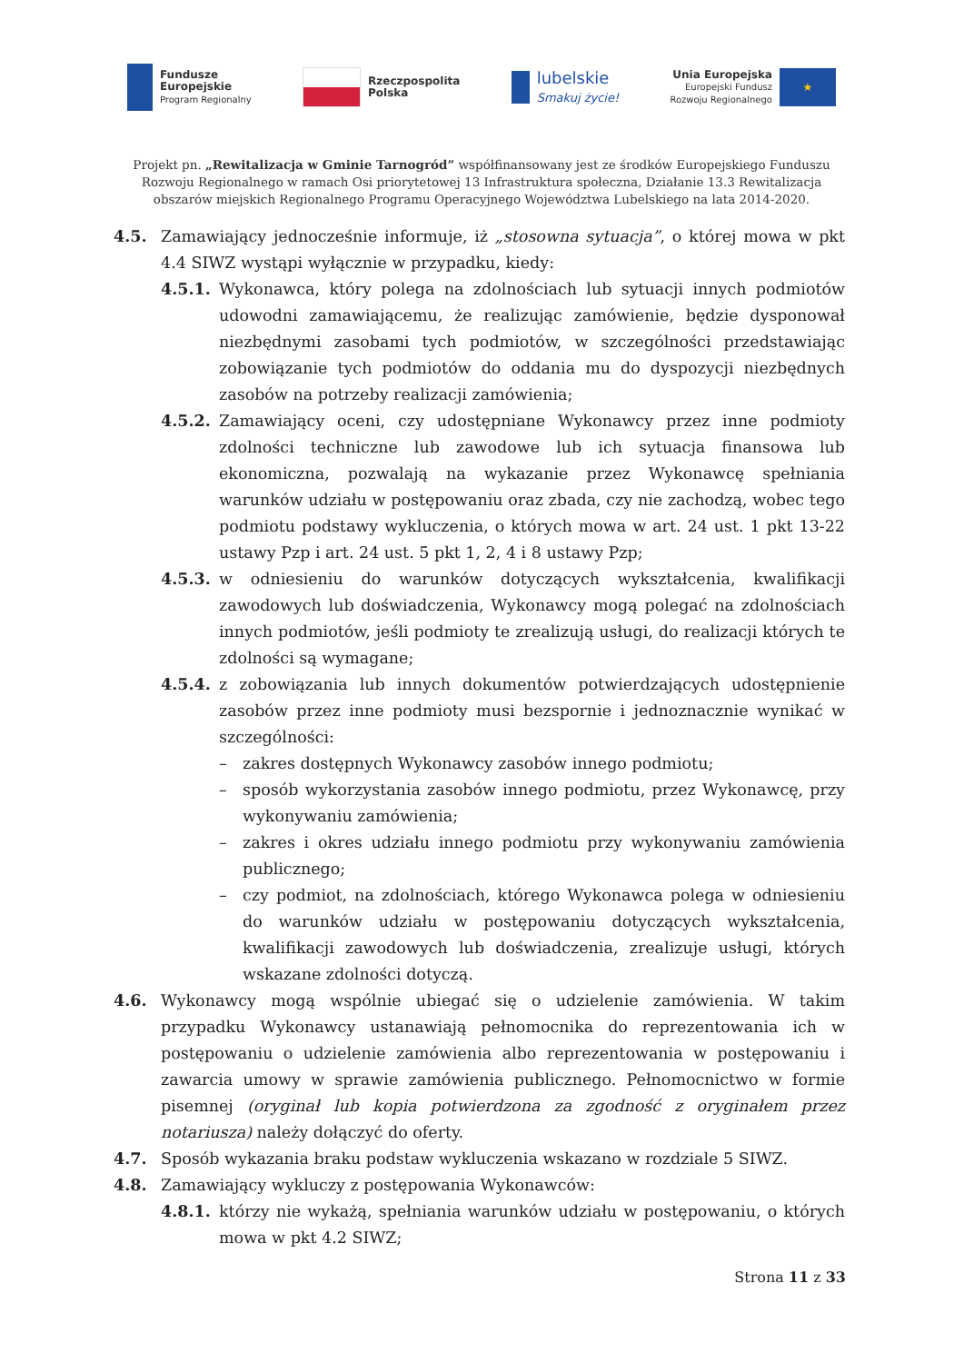Fundusze
Europejskie
Program Regionalny
Rzeczpospolita
Polska
lubelskie
Smakuj życie!
Unia Europejska
Europejski Fundusz
Rozwoju Regionalnego
★
Projekt pn. „Rewitalizacja w Gminie Tarnogród” współfinansowany jest ze środków Europejskiego Funduszu Rozwoju Regionalnego w ramach Osi priorytetowej 13 Infrastruktura społeczna, Działanie 13.3 Rewitalizacja obszarów miejskich Regionalnego Programu Operacyjnego Województwa Lubelskiego na lata 2014-2020.
4.5. Zamawiający jednocześnie informuje, iż „stosowna sytuacja”, o której mowa w pkt 4.4 SIWZ wystąpi wyłącznie w przypadku, kiedy:
4.5.1. Wykonawca, który polega na zdolnościach lub sytuacji innych podmiotów udowodni zamawiającemu, że realizując zamówienie, będzie dysponował niezbędnymi zasobami tych podmiotów, w szczególności przedstawiając zobowiązanie tych podmiotów do oddania mu do dyspozycji niezbędnych zasobów na potrzeby realizacji zamówienia;
4.5.2. Zamawiający oceni, czy udostępniane Wykonawcy przez inne podmioty zdolności techniczne lub zawodowe lub ich sytuacja finansowa lub ekonomiczna, pozwalają na wykazanie przez Wykonawcę spełniania warunków udziału w postępowaniu oraz zbada, czy nie zachodzą, wobec tego podmiotu podstawy wykluczenia, o których mowa w art. 24 ust. 1 pkt 13-22 ustawy Pzp i art. 24 ust. 5 pkt 1, 2, 4 i 8 ustawy Pzp;
4.5.3. w odniesieniu do warunków dotyczących wykształcenia, kwalifikacji zawodowych lub doświadczenia, Wykonawcy mogą polegać na zdolnościach innych podmiotów, jeśli podmioty te zrealizują usługi, do realizacji których te zdolności są wymagane;
4.5.4. z zobowiązania lub innych dokumentów potwierdzających udostępnienie zasobów przez inne podmioty musi bezspornie i jednoznacznie wynikać w szczególności:
– zakres dostępnych Wykonawcy zasobów innego podmiotu;
– sposób wykorzystania zasobów innego podmiotu, przez Wykonawcę, przy wykonywaniu zamówienia;
– zakres i okres udziału innego podmiotu przy wykonywaniu zamówienia publicznego;
– czy podmiot, na zdolnościach, którego Wykonawca polega w odniesieniu do warunków udziału w postępowaniu dotyczących wykształcenia, kwalifikacji zawodowych lub doświadczenia, zrealizuje usługi, których wskazane zdolności dotyczą.
4.6. Wykonawcy mogą wspólnie ubiegać się o udzielenie zamówienia. W takim przypadku Wykonawcy ustanawiają pełnomocnika do reprezentowania ich w postępowaniu o udzielenie zamówienia albo reprezentowania w postępowaniu i zawarcia umowy w sprawie zamówienia publicznego. Pełnomocnictwo w formie pisemnej (oryginał lub kopia potwierdzona za zgodność z oryginałem przez notariusza) należy dołączyć do oferty.
4.7. Sposób wykazania braku podstaw wykluczenia wskazano w rozdziale 5 SIWZ.
4.8. Zamawiający wykluczy z postępowania Wykonawców:
4.8.1. którzy nie wykażą, spełniania warunków udziału w postępowaniu, o których mowa w pkt 4.2 SIWZ;
Strona 11 z 33